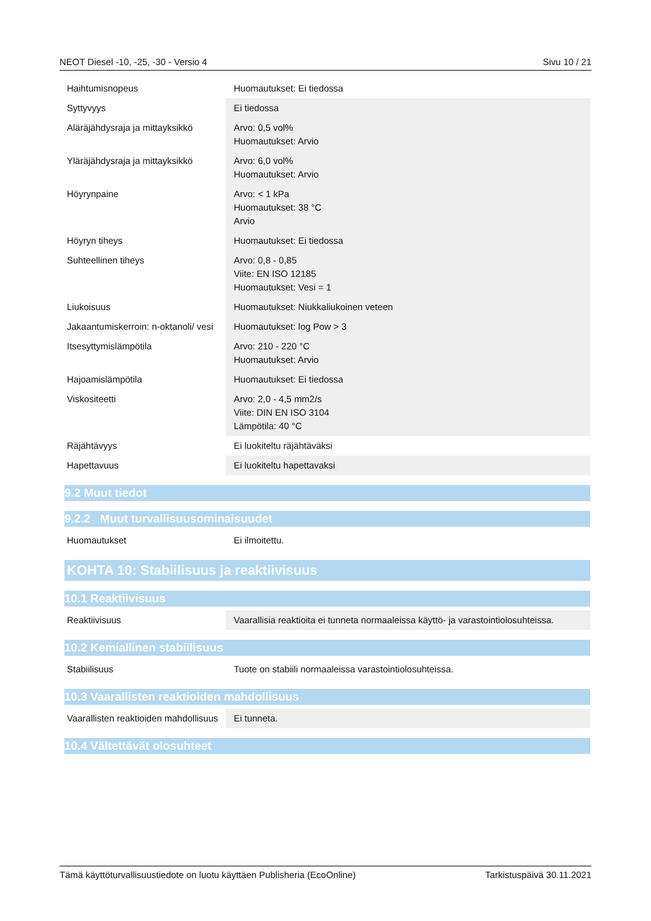NEOT Diesel -10, -25, -30 - Versio 4 Sivu 10 / 21
| Haihtumisnopeus | Huomautukset: Ei tiedossa |
| Syttyvyys | Ei tiedossa |
| Aläräjähdysraja ja mittayksikkö | Arvo: 0,5 vol% Huomautukset: Arvio |
| Yläräjähdysraja ja mittayksikkö | Arvo: 6,0 vol% Huomautukset: Arvio |
| Höyrynpaine | Arvo: < 1 kPa Huomautukset: 38 °C Arvio |
| Höyryn tiheys | Huomautukset: Ei tiedossa |
| Suhteellinen tiheys | Arvo: 0,8 - 0,85 Viite: EN ISO 12185 Huomautukset: Vesi = 1 |
| Liukoisuus | Huomautukset: Niukkaliukoinen veteen |
| Jakaantumiskerroin: n-oktanoli/ vesi | Huomautukset: log Pow > 3 |
| Itsesyttymislämpötila | Arvo: 210 - 220 °C Huomautukset: Arvio |
| Hajoamislämpötila | Huomautukset: Ei tiedossa |
| Viskositeetti | Arvo: 2,0 - 4,5 mm2/s Viite: DIN EN ISO 3104 Lämpötila: 40 °C |
| Räjähtävyys | Ei luokiteltu räjähtäväksi |
| Hapettavuus | Ei luokiteltu hapettavaksi |
9.2 Muut tiedot
9.2.2 Muut turvallisuusominaisuudet
| Huomautukset | Ei ilmoitettu. |
KOHTA 10: Stabiilisuus ja reaktiivisuus
10.1 Reaktiivisuus
| Reaktiivisuus | Vaarallisia reaktioita ei tunneta normaaleissa käyttö- ja varastointiolosuhteissa. |
10.2 Kemiallinen stabiilisuus
| Stabiilisuus | Tuote on stabiili normaaleissa varastointiolosuhteissa. |
10.3 Vaarallisten reaktioiden mahdollisuus
| Vaarallisten reaktioiden mahdollisuus | Ei tunneta. |
10.4 Vältettävät olosuhteet
Tämä käyttöturvallisuustiedote on luotu käyttäen Publisheria (EcoOnline) Tarkistuspäivä 30.11.2021